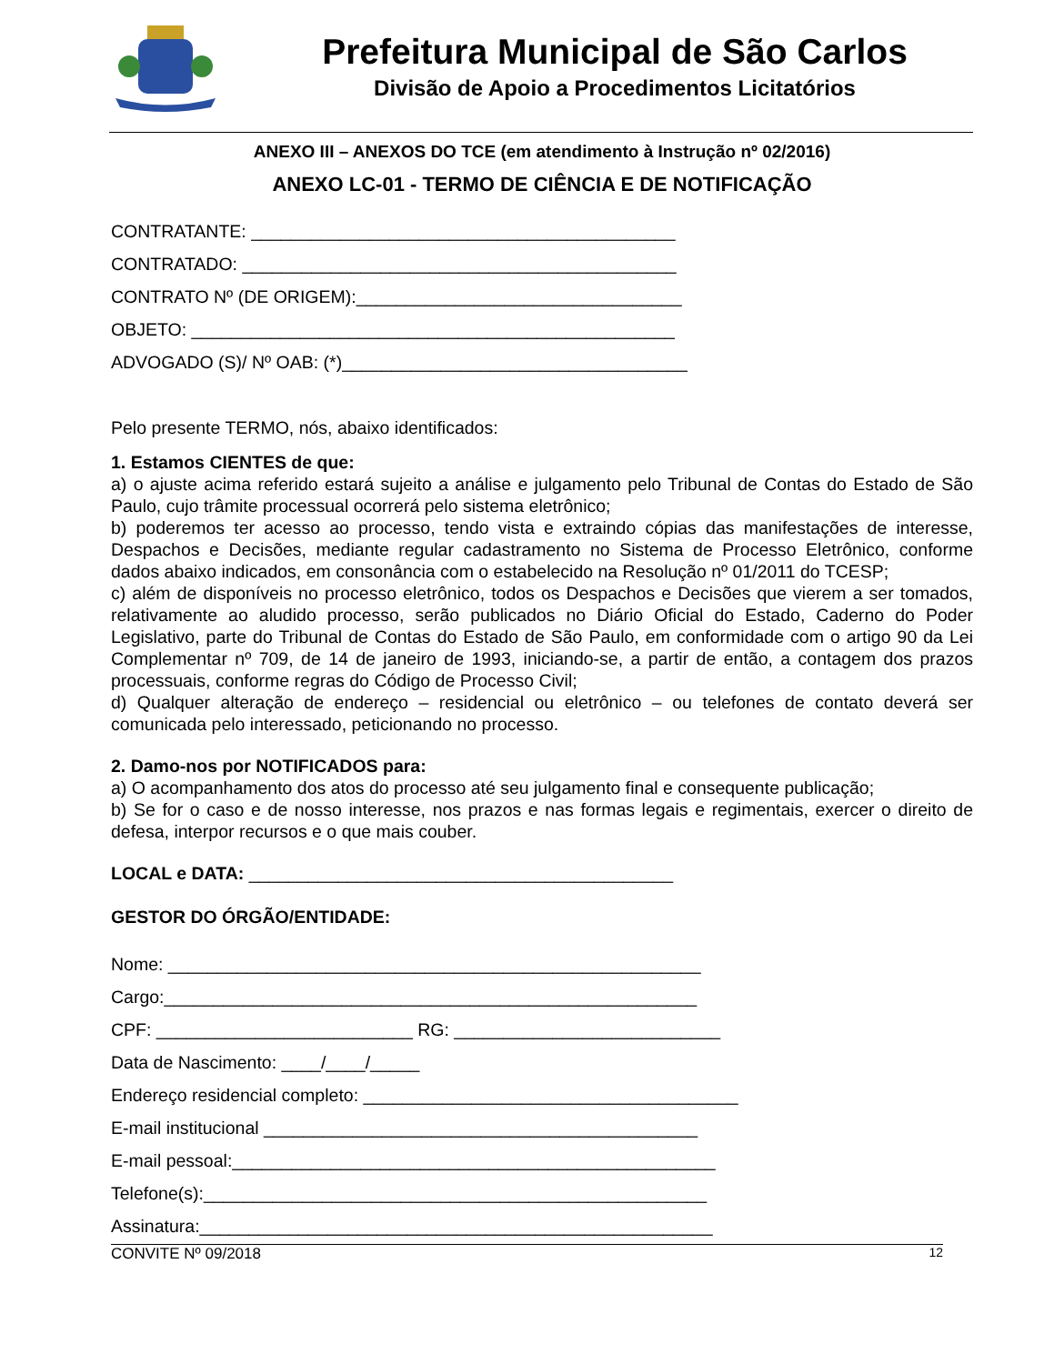Prefeitura Municipal de São Carlos
Divisão de Apoio a Procedimentos Licitatórios
ANEXO III – ANEXOS DO TCE (em atendimento à Instrução nº 02/2016)
ANEXO LC-01 - TERMO DE CIÊNCIA E DE NOTIFICAÇÃO
CONTRATANTE: ___________________________________________
CONTRATADO: ____________________________________________
CONTRATO Nº (DE ORIGEM):_________________________________
OBJETO: _________________________________________________
ADVOGADO (S)/ Nº OAB: (*)___________________________________
Pelo presente TERMO, nós, abaixo identificados:
1. Estamos CIENTES de que:
a) o ajuste acima referido estará sujeito a análise e julgamento pelo Tribunal de Contas do Estado de São Paulo, cujo trâmite processual ocorrerá pelo sistema eletrônico;
b) poderemos ter acesso ao processo, tendo vista e extraindo cópias das manifestações de interesse, Despachos e Decisões, mediante regular cadastramento no Sistema de Processo Eletrônico, conforme dados abaixo indicados, em consonância com o estabelecido na Resolução nº 01/2011 do TCESP;
c) além de disponíveis no processo eletrônico, todos os Despachos e Decisões que vierem a ser tomados, relativamente ao aludido processo, serão publicados no Diário Oficial do Estado, Caderno do Poder Legislativo, parte do Tribunal de Contas do Estado de São Paulo, em conformidade com o artigo 90 da Lei Complementar nº 709, de 14 de janeiro de 1993, iniciando-se, a partir de então, a contagem dos prazos processuais, conforme regras do Código de Processo Civil;
d) Qualquer alteração de endereço – residencial ou eletrônico – ou telefones de contato deverá ser comunicada pelo interessado, peticionando no processo.
2. Damo-nos por NOTIFICADOS para:
a) O acompanhamento dos atos do processo até seu julgamento final e consequente publicação;
b) Se for o caso e de nosso interesse, nos prazos e nas formas legais e regimentais, exercer o direito de defesa, interpor recursos e o que mais couber.
LOCAL e DATA: ___________________________________________
GESTOR DO ÓRGÃO/ENTIDADE:
Nome: ______________________________________________________
Cargo:______________________________________________________
CPF: __________________________ RG: ___________________________
Data de Nascimento: ____/____/_____
Endereço residencial completo: ______________________________________
E-mail institucional ____________________________________________
E-mail pessoal:_________________________________________________
Telefone(s):___________________________________________________
Assinatura:____________________________________________________
CONVITE Nº 09/2018 12